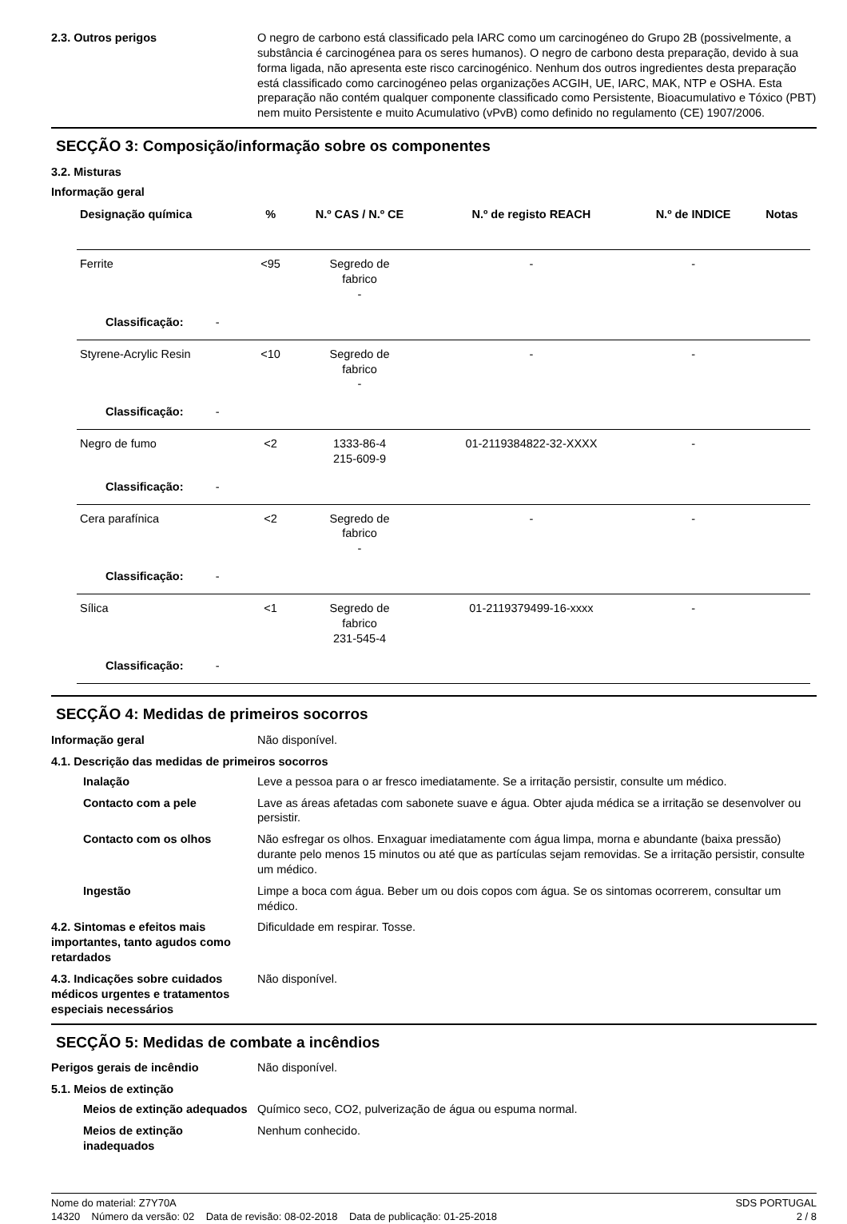2.3. Outros perigos O negro de carbono está classificado pela IARC como um carcinogéneo do Grupo 2B (possivelmente, a substância é carcinogénea para os seres humanos). O negro de carbono desta preparação, devido à sua forma ligada, não apresenta este risco carcinogénico. Nenhum dos outros ingredientes desta preparação está classificado como carcinogéneo pelas organizações ACGIH, UE, IARC, MAK, NTP e OSHA. Esta preparação não contém qualquer componente classificado como Persistente, Bioacumulativo e Tóxico (PBT) nem muito Persistente e muito Acumulativo (vPvB) como definido no regulamento (CE) 1907/2006.
SECÇÃO 3: Composição/informação sobre os componentes
3.2. Misturas
Informação geral
| Designação química | % | N.º CAS / N.º CE | N.º de registo REACH | N.º de INDICE | Notas |
| --- | --- | --- | --- | --- | --- |
| Ferrite | <95 | Segredo de fabrico - | - | - | |
| Classificação: - | | | | | |
| Styrene-Acrylic Resin | <10 | Segredo de fabrico - | - | - | |
| Classificação: - | | | | | |
| Negro de fumo | <2 | 1333-86-4 215-609-9 | 01-2119384822-32-XXXX | - | |
| Classificação: - | | | | | |
| Cera parafínica | <2 | Segredo de fabrico - | - | - | |
| Classificação: - | | | | | |
| Sílica | <1 | Segredo de fabrico 231-545-4 | 01-2119379499-16-xxxx | - | |
| Classificação: - | | | | | |
SECÇÃO 4: Medidas de primeiros socorros
Informação geral Não disponível.
4.1. Descrição das medidas de primeiros socorros
Inalação Leve a pessoa para o ar fresco imediatamente. Se a irritação persistir, consulte um médico.
Contacto com a pele Lave as áreas afetadas com sabonete suave e água. Obter ajuda médica se a irritação se desenvolver ou persistir.
Contacto com os olhos Não esfregar os olhos. Enxaguar imediatamente com água limpa, morna e abundante (baixa pressão) durante pelo menos 15 minutos ou até que as partículas sejam removidas. Se a irritação persistir, consulte um médico.
Ingestão Limpe a boca com água. Beber um ou dois copos com água. Se os sintomas ocorrerem, consultar um médico.
4.2. Sintomas e efeitos mais importantes, tanto agudos como retardados
Dificuldade em respirar. Tosse.
4.3. Indicações sobre cuidados médicos urgentes e tratamentos especiais necessários
Não disponível.
SECÇÃO 5: Medidas de combate a incêndios
Perigos gerais de incêndio Não disponível.
5.1. Meios de extinção
Meios de extinção adequados
Químico seco, CO2, pulverização de água ou espuma normal.
Meios de extinção inadequados
Nenhum conhecido.
Nome do material: Z7Y70A
14320 Número da versão: 02 Data de revisão: 08-02-2018 Data de publicação: 01-25-2018
SDS PORTUGAL
2 / 8